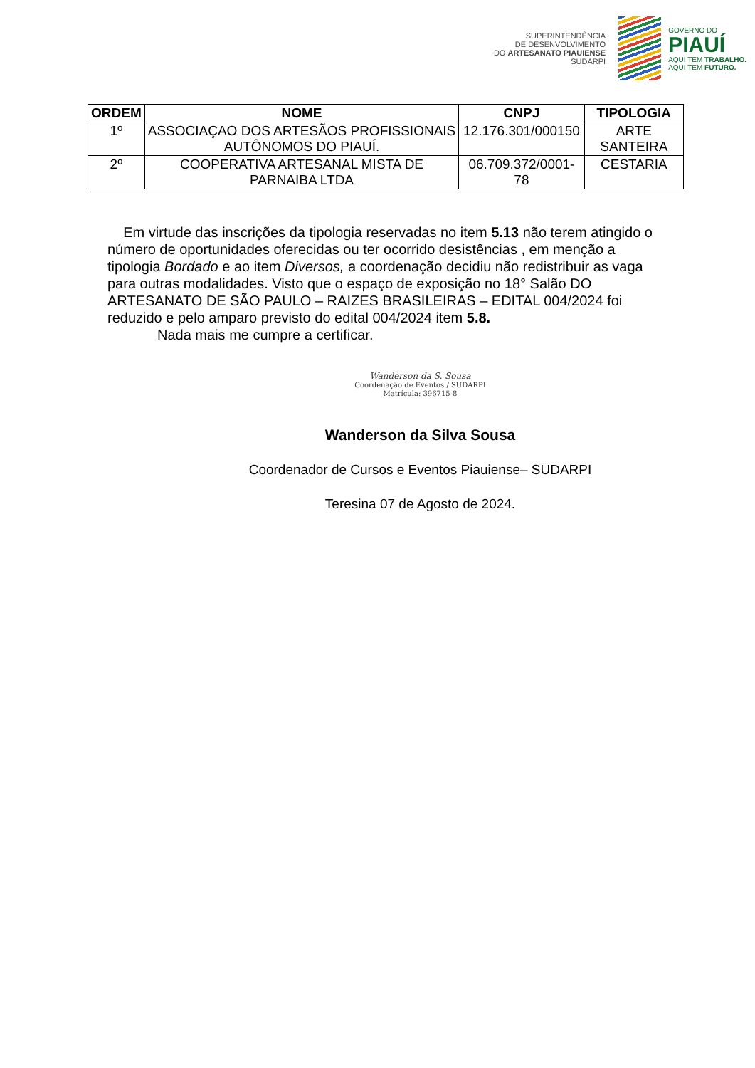SUPERINTENDÊNCIA
DE DESENVOLVIMENTO
DO ARTESANATO PIAUIENSE
SUDARPI
GOVERNO DO
PIAUÍ
AQUI TEM TRABALHO.
AQUI TEM FUTURO.
| ORDEM | NOME | CNPJ | TIPOLOGIA |
| --- | --- | --- | --- |
| 1º | ASSOCIAÇAO DOS ARTESÃOS PROFISSIONAIS AUTÔNOMOS DO PIAUÍ. | 12.176.301/000150 | ARTE SANTEIRA |
| 2º | COOPERATIVA ARTESANAL MISTA DE PARNAIBA LTDA | 06.709.372/0001-78 | CESTARIA |
Em virtude das inscrições da tipologia reservadas no item 5.13 não terem atingido o número de oportunidades oferecidas ou ter ocorrido desistências , em menção a tipologia Bordado e ao item Diversos, a coordenação decidiu não redistribuir as vaga para outras modalidades. Visto que o espaço de exposição no 18° Salão DO ARTESANATO DE SÃO PAULO – RAIZES BRASILEIRAS – EDITAL 004/2024 foi reduzido e pelo amparo previsto do edital 004/2024 item 5.8.
Nada mais me cumpre a certificar.
Wanderson da S. Sousa
Coordenação de Eventos / SUDARPI
Matrícula: 396715-8
Wanderson da Silva Sousa
Coordenador de Cursos e Eventos Piauiense– SUDARPI
Teresina 07 de Agosto de 2024.